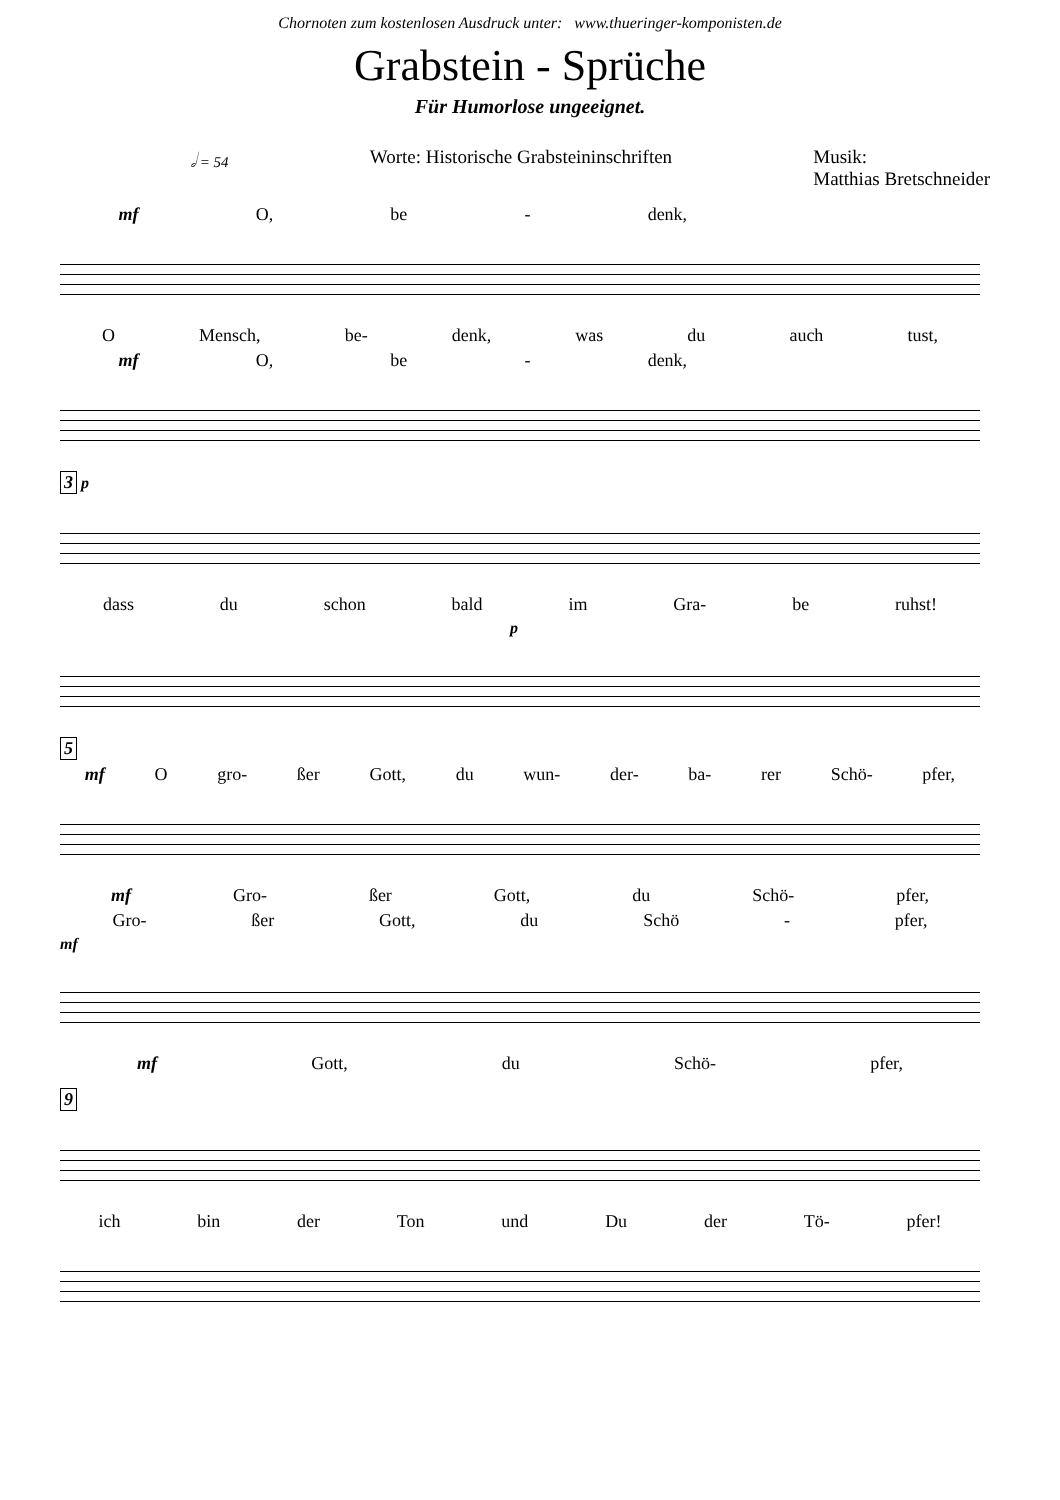Chornoten zum kostenlosen Ausdruck unter: www.thueringer-komponisten.de
Grabstein - Sprüche
Für Humorlose ungeeignet.
𝅗𝅥 = 54
Worte: Historische Grabsteininschriften
Musik:
Matthias Bretschneider
mf O, be - denk,
O Mensch, be- denk, was du auch tust,
mf O, be - denk,
3 p
dass du schon bald im Gra- be ruhst!
p
5
mf O gro- ßer Gott, du wun- der- ba- rer Schö- pfer,
mf Gro- ßer Gott, du Schö- pfer,
Gro- ßer Gott, du Schö - pfer,
mf
mf Gott, du Schö- pfer,
9
ich bin der Ton und Du der Tö- pfer!